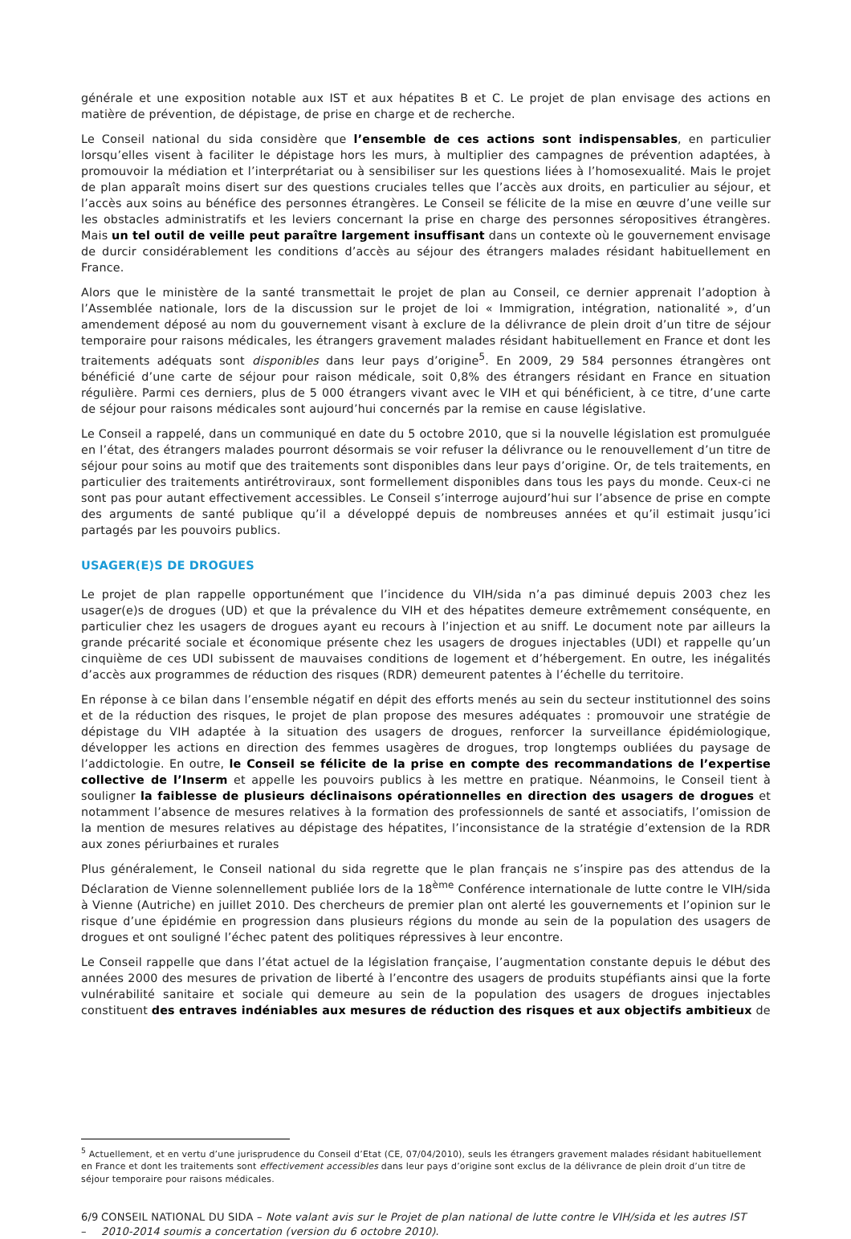générale et une exposition notable aux IST et aux hépatites B et C. Le projet de plan envisage des actions en matière de prévention, de dépistage, de prise en charge et de recherche.
Le Conseil national du sida considère que l’ensemble de ces actions sont indispensables, en particulier lorsqu’elles visent à faciliter le dépistage hors les murs, à multiplier des campagnes de prévention adaptées, à promouvoir la médiation et l’interprétariat ou à sensibiliser sur les questions liées à l’homosexualité. Mais le projet de plan apparaît moins disert sur des questions cruciales telles que l’accès aux droits, en particulier au séjour, et l’accès aux soins au bénéfice des personnes étrangères. Le Conseil se félicite de la mise en œuvre d’une veille sur les obstacles administratifs et les leviers concernant la prise en charge des personnes séropositives étrangères. Mais un tel outil de veille peut paraître largement insuffisant dans un contexte où le gouvernement envisage de durcir considérablement les conditions d’accès au séjour des étrangers malades résidant habituellement en France.
Alors que le ministère de la santé transmettait le projet de plan au Conseil, ce dernier apprenait l’adoption à l’Assemblée nationale, lors de la discussion sur le projet de loi « Immigration, intégration, nationalité », d’un amendement déposé au nom du gouvernement visant à exclure de la délivrance de plein droit d’un titre de séjour temporaire pour raisons médicales, les étrangers gravement malades résidant habituellement en France et dont les traitements adéquats sont disponibles dans leur pays d’origine<sup>5</sup>. En 2009, 29 584 personnes étrangères ont bénéficié d’une carte de séjour pour raison médicale, soit 0,8% des étrangers résidant en France en situation régulière. Parmi ces derniers, plus de 5 000 étrangers vivant avec le VIH et qui bénéficient, à ce titre, d’une carte de séjour pour raisons médicales sont aujourd’hui concernés par la remise en cause législative.
Le Conseil a rappelé, dans un communiqué en date du 5 octobre 2010, que si la nouvelle législation est promulguée en l’état, des étrangers malades pourront désormais se voir refuser la délivrance ou le renouvellement d’un titre de séjour pour soins au motif que des traitements sont disponibles dans leur pays d’origine. Or, de tels traitements, en particulier des traitements antirétroviraux, sont formellement disponibles dans tous les pays du monde. Ceux-ci ne sont pas pour autant effectivement accessibles. Le Conseil s’interroge aujourd’hui sur l’absence de prise en compte des arguments de santé publique qu’il a développé depuis de nombreuses années et qu’il estimait jusqu’ici partagés par les pouvoirs publics.
USAGER(E)S DE DROGUES
Le projet de plan rappelle opportunément que l’incidence du VIH/sida n’a pas diminué depuis 2003 chez les usager(e)s de drogues (UD) et que la prévalence du VIH et des hépatites demeure extrêmement conséquente, en particulier chez les usagers de drogues ayant eu recours à l’injection et au sniff. Le document note par ailleurs la grande précarité sociale et économique présente chez les usagers de drogues injectables (UDI) et rappelle qu’un cinquième de ces UDI subissent de mauvaises conditions de logement et d’hébergement. En outre, les inégalités d’accès aux programmes de réduction des risques (RDR) demeurent patentes à l’échelle du territoire.
En réponse à ce bilan dans l’ensemble négatif en dépit des efforts menés au sein du secteur institutionnel des soins et de la réduction des risques, le projet de plan propose des mesures adéquates : promouvoir une stratégie de dépistage du VIH adaptée à la situation des usagers de drogues, renforcer la surveillance épidémiologique, développer les actions en direction des femmes usagères de drogues, trop longtemps oubliées du paysage de l’addictologie. En outre, le Conseil se félicite de la prise en compte des recommandations de l’expertise collective de l’Inserm et appelle les pouvoirs publics à les mettre en pratique. Néanmoins, le Conseil tient à souligner la faiblesse de plusieurs déclinaisons opérationnelles en direction des usagers de drogues et notamment l’absence de mesures relatives à la formation des professionnels de santé et associatifs, l’omission de la mention de mesures relatives au dépistage des hépatites, l’inconsistance de la stratégie d’extension de la RDR aux zones périurbaines et rurales
Plus généralement, le Conseil national du sida regrette que le plan français ne s’inspire pas des attendus de la Déclaration de Vienne solennellement publiée lors de la 18<sup>ème</sup> Conférence internationale de lutte contre le VIH/sida à Vienne (Autriche) en juillet 2010. Des chercheurs de premier plan ont alerté les gouvernements et l’opinion sur le risque d’une épidémie en progression dans plusieurs régions du monde au sein de la population des usagers de drogues et ont souligné l’échec patent des politiques répressives à leur encontre.
Le Conseil rappelle que dans l’état actuel de la législation française, l’augmentation constante depuis le début des années 2000 des mesures de privation de liberté à l’encontre des usagers de produits stupéfiants ainsi que la forte vulnérabilité sanitaire et sociale qui demeure au sein de la population des usagers de drogues injectables constituent des entraves indéniables aux mesures de réduction des risques et aux objectifs ambitieux de
<sup>5</sup> Actuellement, et en vertu d’une jurisprudence du Conseil d’Etat (CE, 07/04/2010), seuls les étrangers gravement malades résidant habituellement en France et dont les traitements sont effectivement accessibles dans leur pays d’origine sont exclus de la délivrance de plein droit d’un titre de séjour temporaire pour raisons médicales.
6/9 – CONSEIL NATIONAL DU SIDA – Note valant avis sur le Projet de plan national de lutte contre le VIH/sida et les autres IST 2010-2014 soumis a concertation (version du 6 octobre 2010).